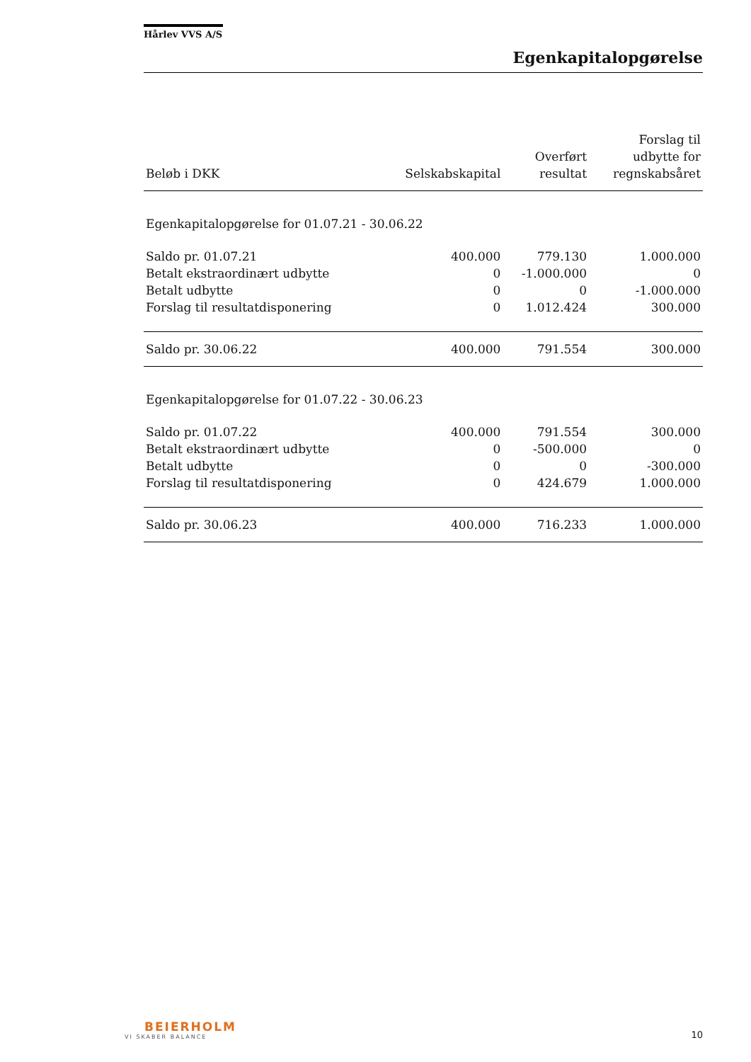Hårlev VVS A/S
Egenkapitalopgørelse
| Beløb i DKK | Selskabskapital | Overført resultat | Forslag til udbytte for regnskabsåret |
| --- | --- | --- | --- |
| Egenkapitalopgørelse for 01.07.21 - 30.06.22 | | | |
| Saldo pr. 01.07.21 | 400.000 | 779.130 | 1.000.000 |
| Betalt ekstraordinært udbytte | 0 | -1.000.000 | 0 |
| Betalt udbytte | 0 | 0 | -1.000.000 |
| Forslag til resultatdisponering | 0 | 1.012.424 | 300.000 |
| Saldo pr. 30.06.22 | 400.000 | 791.554 | 300.000 |
| Egenkapitalopgørelse for 01.07.22 - 30.06.23 | | | |
| Saldo pr. 01.07.22 | 400.000 | 791.554 | 300.000 |
| Betalt ekstraordinært udbytte | 0 | -500.000 | 0 |
| Betalt udbytte | 0 | 0 | -300.000 |
| Forslag til resultatdisponering | 0 | 424.679 | 1.000.000 |
| Saldo pr. 30.06.23 | 400.000 | 716.233 | 1.000.000 |
BEIERHOLM
VI SKABER BALANCE
10